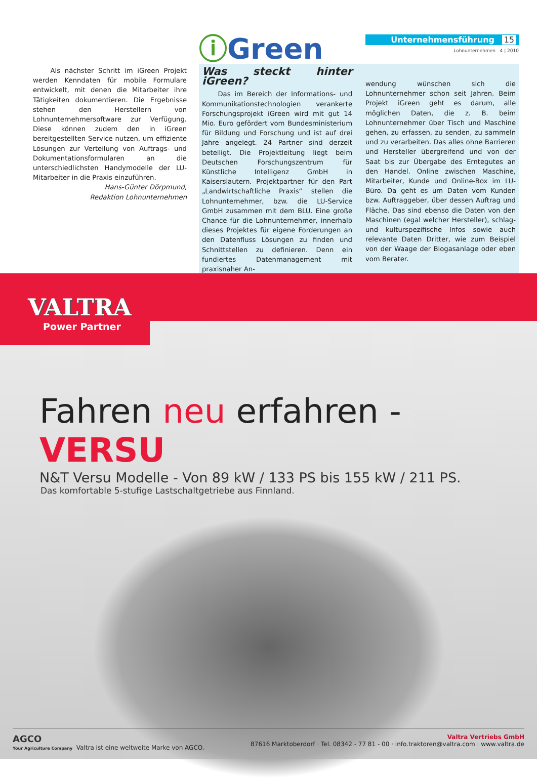Als nächster Schritt im iGreen Projekt werden Kenndaten für mobile Formulare entwickelt, mit denen die Mitarbeiter ihre Tätigkeiten dokumentieren. Die Ergebnisse stehen den Herstellern von Lohnunternehmersoftware zur Verfügung. Diese können zudem den in iGreen bereitgestellten Service nutzen, um effiziente Lösungen zur Verteilung von Auftrags- und Dokumentationsformularen an die unterschiedlichsten Handymodelle der LU-Mitarbeiter in die Praxis einzuführen.
Hans-Günter Dörpmund,
Redaktion Lohnunternehmen
ⓘGreen
Unternehmensführung 15
Lohnunternehmen 4 | 2010
Was steckt hinter iGreen?
Das im Bereich der Informations- und Kommunikationstechnologien verankerte Forschungsprojekt iGreen wird mit gut 14 Mio. Euro gefördert vom Bundesministerium für Bildung und Forschung und ist auf drei Jahre angelegt. 24 Partner sind derzeit beteiligt. Die Projektleitung liegt beim Deutschen Forschungszentrum für Künstliche Intelligenz GmbH in Kaiserslautern. Projektpartner für den Part „Landwirtschaftliche Praxis“ stellen die Lohnunternehmer, bzw. die LU-Service GmbH zusammen mit dem BLU. Eine große Chance für die Lohnunternehmer, innerhalb dieses Projektes für eigene Forderungen an den Datenfluss Lösungen zu finden und Schnittstellen zu definieren. Denn ein fundiertes Datenmanagement mit praxisnaher An-
wendung wünschen sich die Lohnunternehmer schon seit Jahren. Beim Projekt iGreen geht es darum, alle möglichen Daten, die z. B. beim Lohnunternehmer über Tisch und Maschine gehen, zu erfassen, zu senden, zu sammeln und zu verarbeiten. Das alles ohne Barrieren und Hersteller übergreifend und von der Saat bis zur Übergabe des Erntegutes an den Handel. Online zwischen Maschine, Mitarbeiter, Kunde und Online-Box im LU-Büro. Da geht es um Daten vom Kunden bzw. Auftraggeber, über dessen Auftrag und Fläche. Das sind ebenso die Daten von den Maschinen (egal welcher Hersteller), schlag- und kulturspezifische Infos sowie auch relevante Daten Dritter, wie zum Beispiel von der Waage der Biogasanlage oder eben vom Berater.
VALTRA
Power Partner
Fahren neu erfahren - VERSU
N&T Versu Modelle - Von 89 kW / 133 PS bis 155 kW / 211 PS.
Das komfortable 5-stufige Lastschaltgetriebe aus Finnland.
AGCO
Your Agriculture Company Valtra ist eine weltweite Marke von AGCO.
Valtra Vertriebs GmbH
87616 Marktoberdorf · Tel. 08342 - 77 81 - 00 · info.traktoren@valtra.com · www.valtra.de